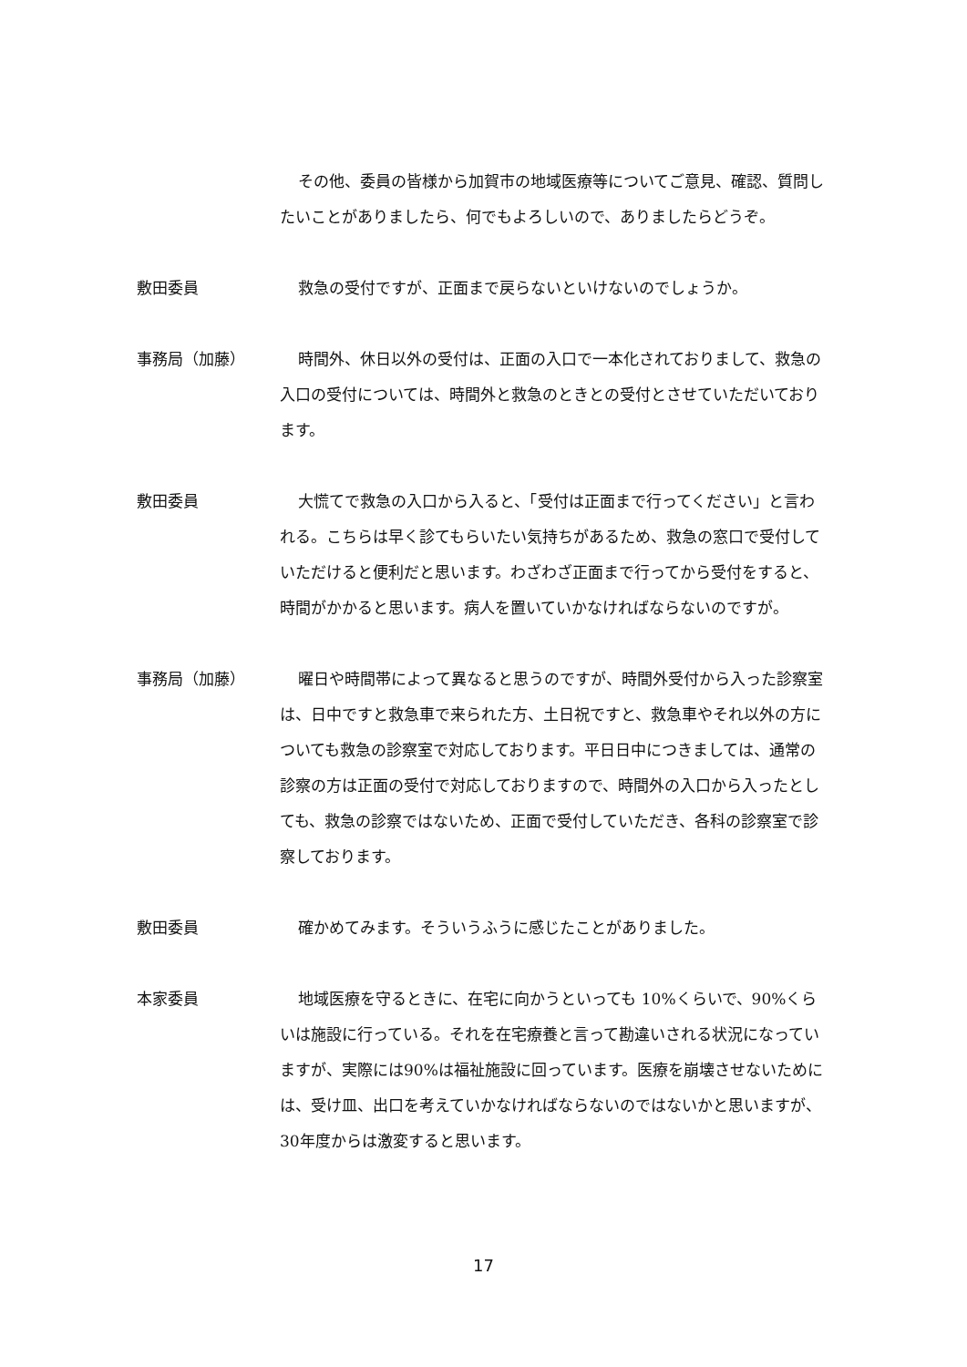その他、委員の皆様から加賀市の地域医療等についてご意見、確認、質問したいことがありましたら、何でもよろしいので、ありましたらどうぞ。
敷田委員 救急の受付ですが、正面まで戻らないといけないのでしょうか。
事務局（加藤） 時間外、休日以外の受付は、正面の入口で一本化されておりまして、救急の入口の受付については、時間外と救急のときとの受付とさせていただいております。
敷田委員 大慌てで救急の入口から入ると、「受付は正面まで行ってください」と言われる。こちらは早く診てもらいたい気持ちがあるため、救急の窓口で受付していただけると便利だと思います。わざわざ正面まで行ってから受付をすると、時間がかかると思います。病人を置いていかなければならないのですが。
事務局（加藤） 曜日や時間帯によって異なると思うのですが、時間外受付から入った診察室は、日中ですと救急車で来られた方、土日祝ですと、救急車やそれ以外の方についても救急の診察室で対応しております。平日日中につきましては、通常の診察の方は正面の受付で対応しておりますので、時間外の入口から入ったとしても、救急の診察ではないため、正面で受付していただき、各科の診察室で診察しております。
敷田委員 確かめてみます。そういうふうに感じたことがありました。
本家委員 地域医療を守るときに、在宅に向かうといっても 10%くらいで、90%くらいは施設に行っている。それを在宅療養と言って勘違いされる状況になっていますが、実際には90%は福祉施設に回っています。医療を崩壊させないためには、受け皿、出口を考えていかなければならないのではないかと思いますが、30年度からは激変すると思います。
17